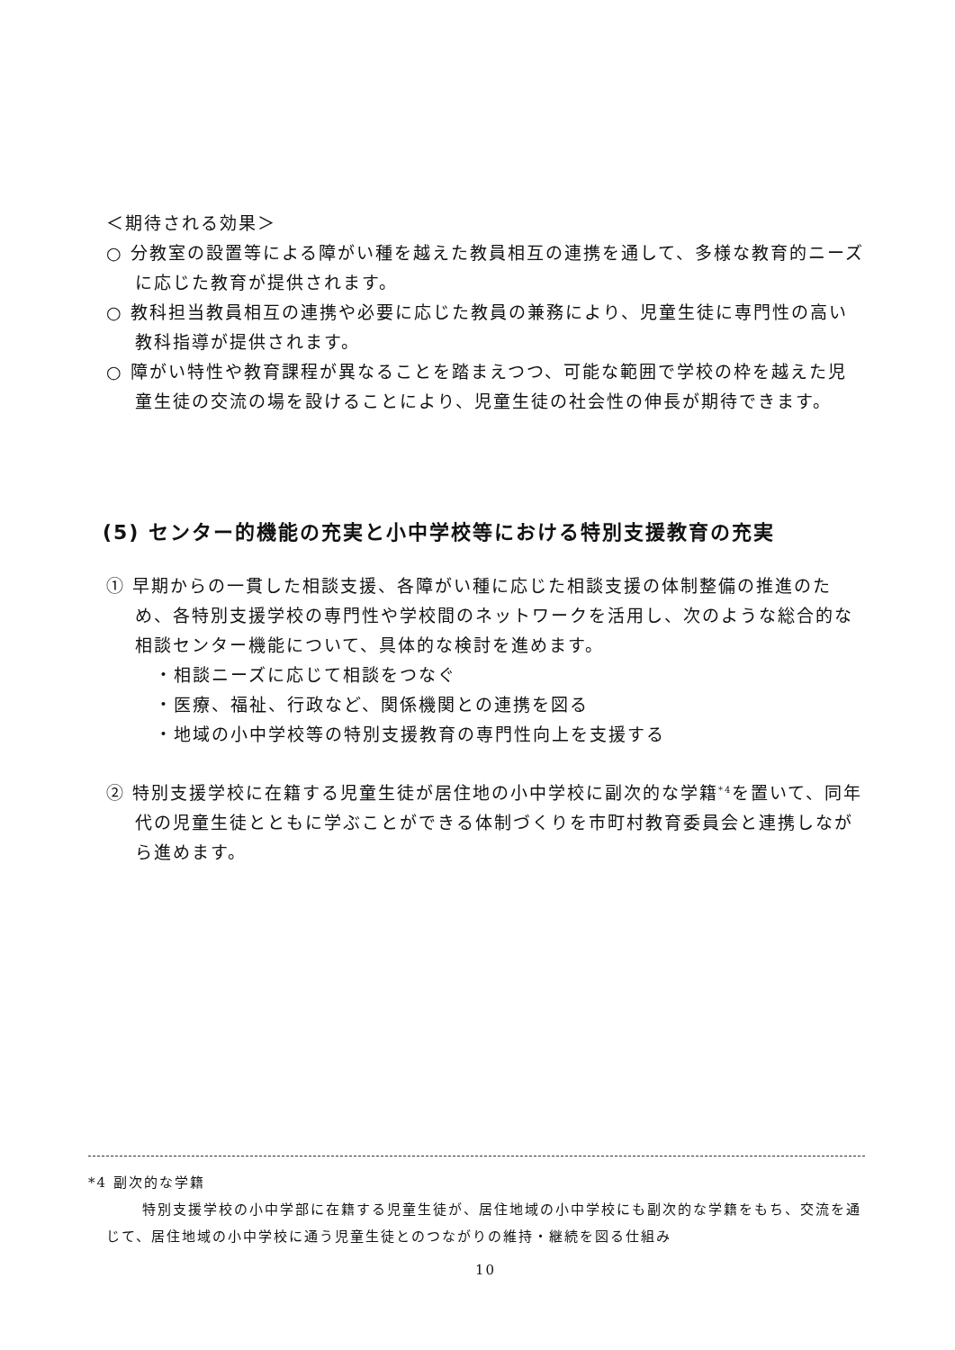＜期待される効果＞
○ 分教室の設置等による障がい種を越えた教員相互の連携を通して、多様な教育的ニーズに応じた教育が提供されます。
○ 教科担当教員相互の連携や必要に応じた教員の兼務により、児童生徒に専門性の高い教科指導が提供されます。
○ 障がい特性や教育課程が異なることを踏まえつつ、可能な範囲で学校の枠を越えた児童生徒の交流の場を設けることにより、児童生徒の社会性の伸長が期待できます。
(5) センター的機能の充実と小中学校等における特別支援教育の充実
① 早期からの一貫した相談支援、各障がい種に応じた相談支援の体制整備の推進のため、各特別支援学校の専門性や学校間のネットワークを活用し、次のような総合的な相談センター機能について、具体的な検討を進めます。
・相談ニーズに応じて相談をつなぐ
・医療、福祉、行政など、関係機関との連携を図る
・地域の小中学校等の特別支援教育の専門性向上を支援する
② 特別支援学校に在籍する児童生徒が居住地の小中学校に副次的な学籍<sup>*4</sup>を置いて、同年代の児童生徒とともに学ぶことができる体制づくりを市町村教育委員会と連携しながら進めます。
*4 副次的な学籍
特別支援学校の小中学部に在籍する児童生徒が、居住地域の小中学校にも副次的な学籍をもち、交流を通じて、居住地域の小中学校に通う児童生徒とのつながりの維持・継続を図る仕組み
10